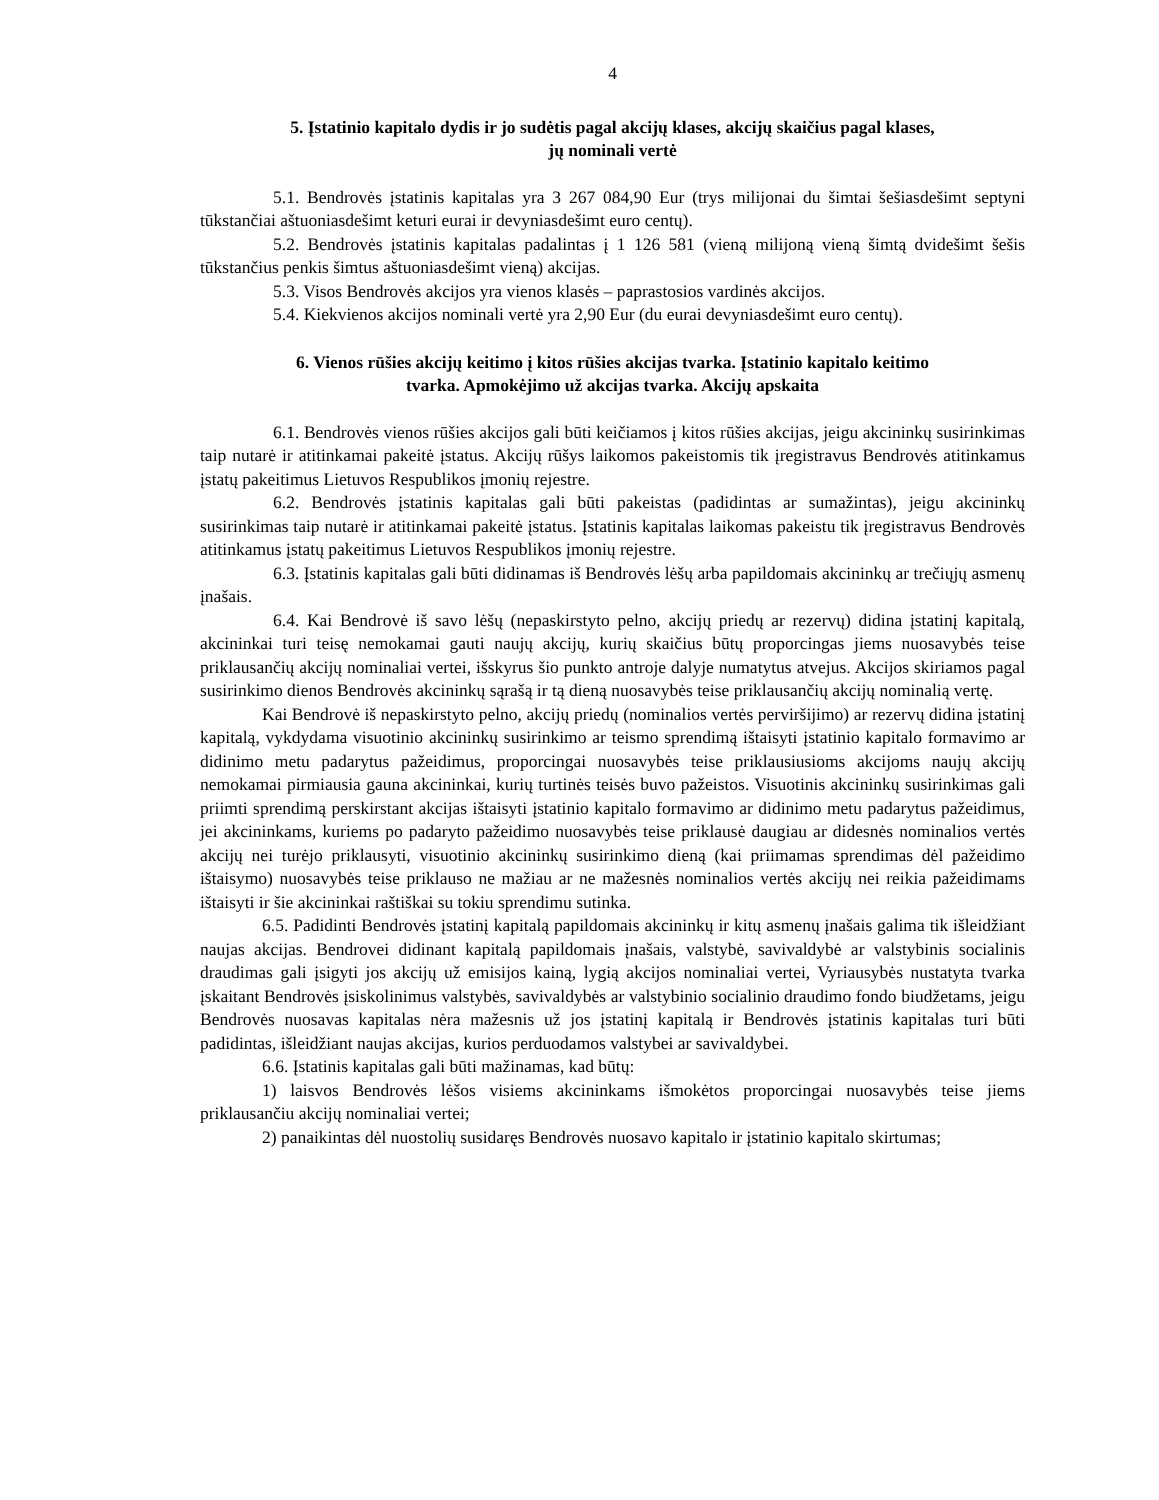4
5. Įstatinio kapitalo dydis ir jo sudėtis pagal akcijų klases, akcijų skaičius pagal klases,
jų nominali vertė
5.1. Bendrovės įstatinis kapitalas yra 3 267 084,90 Eur (trys milijonai du šimtai šešiasdešimt septyni tūkstančiai aštuoniasdešimt keturi eurai ir devyniasdešimt euro centų).
5.2. Bendrovės įstatinis kapitalas padalintas į 1 126 581 (vieną milijoną vieną šimtą dvidešimt šešis tūkstančius penkis šimtus aštuoniasdešimt vieną) akcijas.
5.3. Visos Bendrovės akcijos yra vienos klasės – paprastosios vardinės akcijos.
5.4. Kiekvienos akcijos nominali vertė yra 2,90 Eur (du eurai devyniasdešimt euro centų).
6. Vienos rūšies akcijų keitimo į kitos rūšies akcijas tvarka. Įstatinio kapitalo keitimo
tvarka. Apmokėjimo už akcijas tvarka. Akcijų apskaita
6.1. Bendrovės vienos rūšies akcijos gali būti keičiamos į kitos rūšies akcijas, jeigu akcininkų susirinkimas taip nutarė ir atitinkamai pakeitė įstatus. Akcijų rūšys laikomos pakeistomis tik įregistravus Bendrovės atitinkamus įstatų pakeitimus Lietuvos Respublikos įmonių rejestre.
6.2. Bendrovės įstatinis kapitalas gali būti pakeistas (padidintas ar sumažintas), jeigu akcininkų susirinkimas taip nutarė ir atitinkamai pakeitė įstatus. Įstatinis kapitalas laikomas pakeistu tik įregistravus Bendrovės atitinkamus įstatų pakeitimus Lietuvos Respublikos įmonių rejestre.
6.3. Įstatinis kapitalas gali būti didinamas iš Bendrovės lėšų arba papildomais akcininkų ar trečiųjų asmenų įnašais.
6.4. Kai Bendrovė iš savo lėšų (nepaskirstyto pelno, akcijų priedų ar rezervų) didina įstatinį kapitalą, akcininkai turi teisę nemokamai gauti naujų akcijų, kurių skaičius būtų proporcingas jiems nuosavybės teise priklausančių akcijų nominaliai vertei, išskyrus šio punkto antroje dalyje numatytus atvejus. Akcijos skiriamos pagal susirinkimo dienos Bendrovės akcininkų sąrašą ir tą dieną nuosavybės teise priklausančių akcijų nominalią vertę.
Kai Bendrovė iš nepaskirstyto pelno, akcijų priedų (nominalios vertės perviršijimo) ar rezervų didina įstatinį kapitalą, vykdydama visuotinio akcininkų susirinkimo ar teismo sprendimą ištaisyti įstatinio kapitalo formavimo ar didinimo metu padarytus pažeidimus, proporcingai nuosavybės teise priklausiusioms akcijoms naujų akcijų nemokamai pirmiausia gauna akcininkai, kurių turtinės teisės buvo pažeistos. Visuotinis akcininkų susirinkimas gali priimti sprendimą perskirstant akcijas ištaisyti įstatinio kapitalo formavimo ar didinimo metu padarytus pažeidimus, jei akcininkams, kuriems po padaryto pažeidimo nuosavybės teise priklausė daugiau ar didesnės nominalios vertės akcijų nei turėjo priklausyti, visuotinio akcininkų susirinkimo dieną (kai priimamas sprendimas dėl pažeidimo ištaisymo) nuosavybės teise priklauso ne mažiau ar ne mažesnės nominalios vertės akcijų nei reikia pažeidimams ištaisyti ir šie akcininkai raštiškai su tokiu sprendimu sutinka.
6.5. Padidinti Bendrovės įstatinį kapitalą papildomais akcininkų ir kitų asmenų įnašais galima tik išleidžiant naujas akcijas. Bendrovei didinant kapitalą papildomais įnašais, valstybė, savivaldybė ar valstybinis socialinis draudimas gali įsigyti jos akcijų už emisijos kainą, lygią akcijos nominaliai vertei, Vyriausybės nustatyta tvarka įskaitant Bendrovės įsiskolinimus valstybės, savivaldybės ar valstybinio socialinio draudimo fondo biudžetams, jeigu Bendrovės nuosavas kapitalas nėra mažesnis už jos įstatinį kapitalą ir Bendrovės įstatinis kapitalas turi būti padidintas, išleidžiant naujas akcijas, kurios perduodamos valstybei ar savivaldybei.
6.6. Įstatinis kapitalas gali būti mažinamas, kad būtų:
1) laisvos Bendrovės lėšos visiems akcininkams išmokėtos proporcingai nuosavybės teise jiems priklausančiu akcijų nominaliai vertei;
2) panaikintas dėl nuostolių susidaręs Bendrovės nuosavo kapitalo ir įstatinio kapitalo skirtumas;